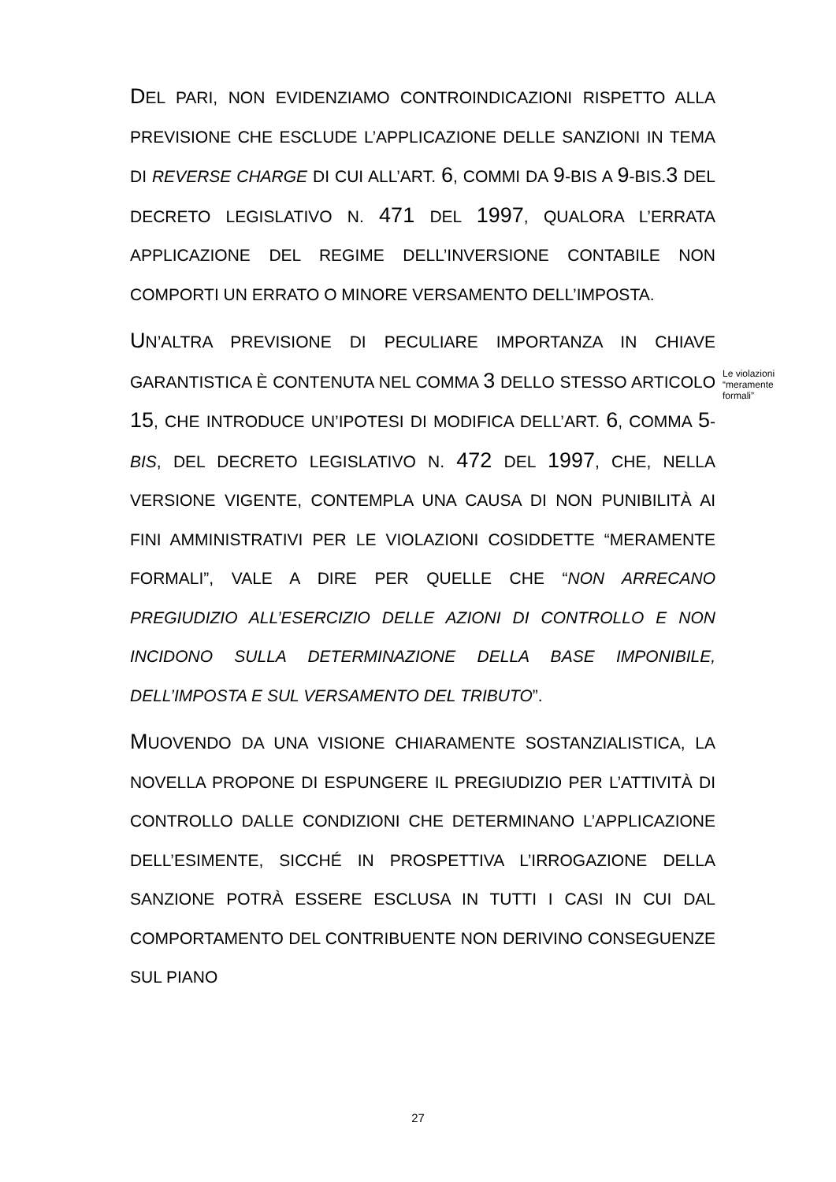DEL PARI, NON EVIDENZIAMO CONTROINDICAZIONI RISPETTO ALLA PREVISIONE CHE ESCLUDE L’APPLICAZIONE DELLE SANZIONI IN TEMA DI REVERSE CHARGE DI CUI ALL’ART. 6, COMMI DA 9-BIS A 9-BIS.3 DEL DECRETO LEGISLATIVO N. 471 DEL 1997, QUALORA L’ERRATA APPLICAZIONE DEL REGIME DELL’INVERSIONE CONTABILE NON COMPORTI UN ERRATO O MINORE VERSAMENTO DELL’IMPOSTA.
UN’ALTRA PREVISIONE DI PECULIARE IMPORTANZA IN CHIAVE GARANTISTICA È CONTENUTA NEL COMMA 3 DELLO STESSO ARTICOLO 15, CHE INTRODUCE UN’IPOTESI DI MODIFICA DELL’ART. 6, COMMA 5-BIS, DEL DECRETO LEGISLATIVO N. 472 DEL 1997, CHE, NELLA VERSIONE VIGENTE, CONTEMPLA UNA CAUSA DI NON PUNIBILITÀ AI FINI AMMINISTRATIVI PER LE VIOLAZIONI COSIDDETTE “MERAMENTE FORMALI”, VALE A DIRE PER QUELLE CHE “NON ARRECANO PREGIUDIZIO ALL’ESERCIZIO DELLE AZIONI DI CONTROLLO E NON INCIDONO SULLA DETERMINAZIONE DELLA BASE IMPONIBILE, DELL’IMPOSTA E SUL VERSAMENTO DEL TRIBUTO”.
MUOVENDO DA UNA VISIONE CHIARAMENTE SOSTANZIALISTICA, LA NOVELLA PROPONE DI ESPUNGERE IL PREGIUDIZIO PER L’ATTIVITÀ DI CONTROLLO DALLE CONDIZIONI CHE DETERMINANO L’APPLICAZIONE DELL’ESIMENTE, SICCHÉ IN PROSPETTIVA L’IRROGAZIONE DELLA SANZIONE POTRÀ ESSERE ESCLUSA IN TUTTI I CASI IN CUI DAL COMPORTAMENTO DEL CONTRIBUENTE NON DERIVINO CONSEGUENZE SUL PIANO
Le violazioni “meramente formali”
27